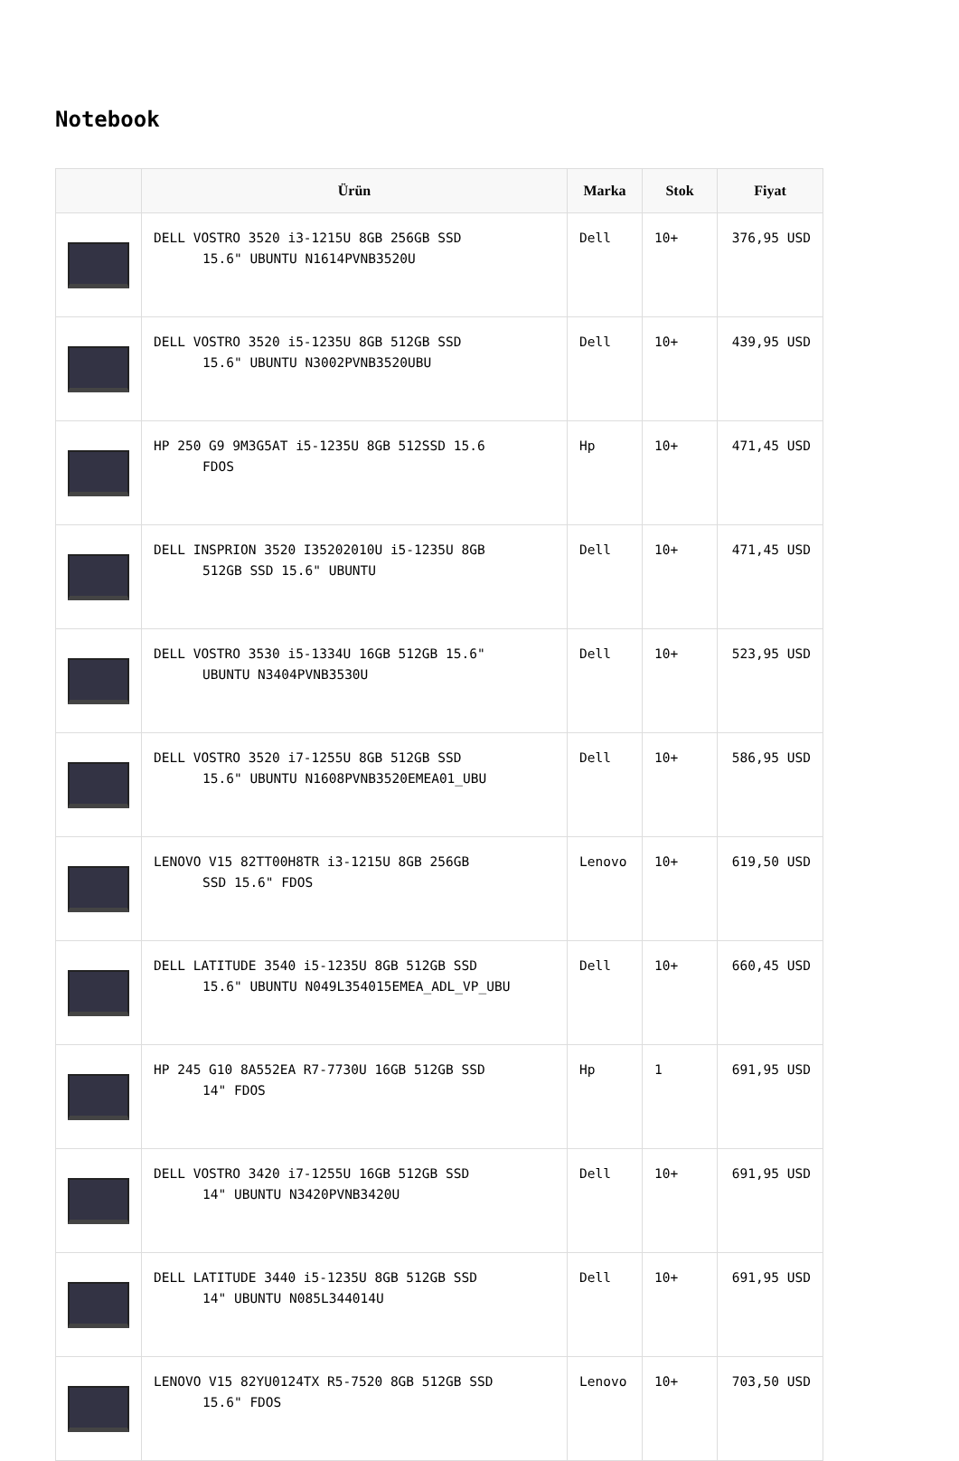Notebook
| | Ürün | Marka | Stok | Fiyat |
| --- | --- | --- | --- | --- |
| | DELL VOSTRO 3520 i3-1215U 8GB 256GB SSD 15.6" UBUNTU N1614PVNB3520U | Dell | 10+ | 376,95 USD |
| | DELL VOSTRO 3520 i5-1235U 8GB 512GB SSD 15.6" UBUNTU N3002PVNB3520UBU | Dell | 10+ | 439,95 USD |
| | HP 250 G9 9M3G5AT i5-1235U 8GB 512SSD 15.6 FDOS | Hp | 10+ | 471,45 USD |
| | DELL INSPRION 3520 I35202010U i5-1235U 8GB 512GB SSD 15.6" UBUNTU | Dell | 10+ | 471,45 USD |
| | DELL VOSTRO 3530 i5-1334U 16GB 512GB 15.6" UBUNTU N3404PVNB3530U | Dell | 10+ | 523,95 USD |
| | DELL VOSTRO 3520 i7-1255U 8GB 512GB SSD 15.6" UBUNTU N1608PVNB3520EMEA01_UBU | Dell | 10+ | 586,95 USD |
| | LENOVO V15 82TT00H8TR i3-1215U 8GB 256GB SSD 15.6" FDOS | Lenovo | 10+ | 619,50 USD |
| | DELL LATITUDE 3540 i5-1235U 8GB 512GB SSD 15.6" UBUNTU N049L354015EMEA_ADL_VP_UBU | Dell | 10+ | 660,45 USD |
| | HP 245 G10 8A552EA R7-7730U 16GB 512GB SSD 14" FDOS | Hp | 1 | 691,95 USD |
| | DELL VOSTRO 3420 i7-1255U 16GB 512GB SSD 14" UBUNTU N3420PVNB3420U | Dell | 10+ | 691,95 USD |
| | DELL LATITUDE 3440 i5-1235U 8GB 512GB SSD 14" UBUNTU N085L344014U | Dell | 10+ | 691,95 USD |
| | LENOVO V15 82YU0124TX R5-7520 8GB 512GB SSD 15.6" FDOS | Lenovo | 10+ | 703,50 USD |